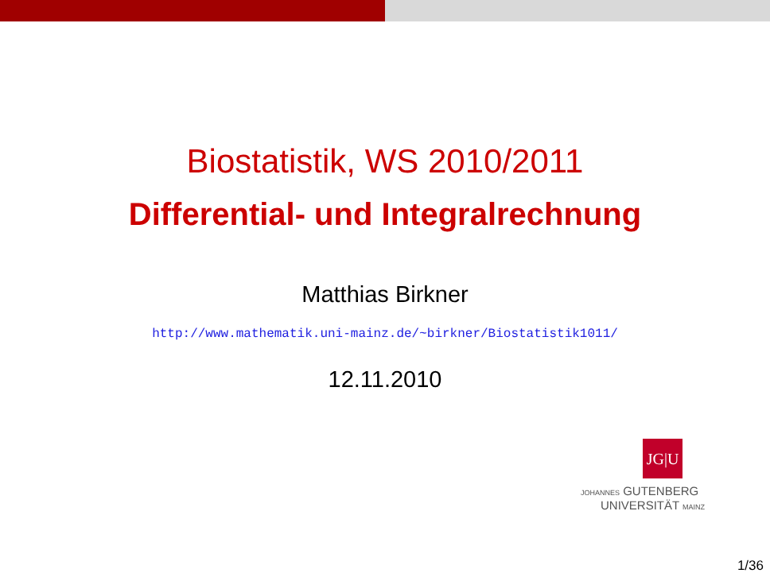Biostatistik, WS 2010/2011
Differential- und Integralrechnung
Matthias Birkner
http://www.mathematik.uni-mainz.de/~birkner/Biostatistik1011/
12.11.2010
JG|U
JOHANNES GUTENBERG
UNIVERSITÄT MAINZ
1/36